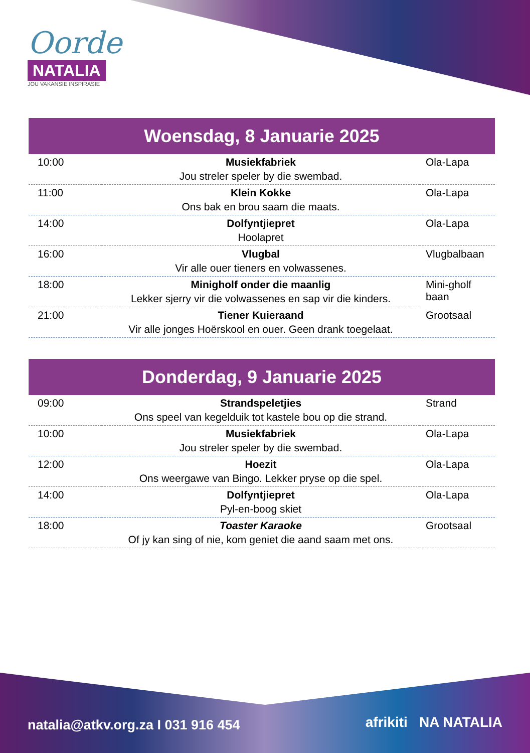Oorde
NATALIA
JOU VAKANSIE INSPIRASIE
Woensdag, 8 Januarie 2025
| 10:00 | Musiekfabriek | Ola-Lapa |
| | Jou streler speler by die swembad. | |
| 11:00 | Klein Kokke | Ola-Lapa |
| | Ons bak en brou saam die maats. | |
| 14:00 | Dolfyntjiepret | Ola-Lapa |
| | Hoolapret | |
| 16:00 | Vlugbal | Vlugbalbaan |
| | Vir alle ouer tieners en volwassenes. | |
| 18:00 | Minigholf onder die maanlig | Mini-gholf baan |
| | Lekker sjerry vir die volwassenes en sap vir die kinders. | |
| 21:00 | Tiener Kuieraand | Grootsaal |
| | Vir alle jonges Hoërskool en ouer. Geen drank toegelaat. | |
Donderdag, 9 Januarie 2025
| 09:00 | Strandspeletjies | Strand |
| | Ons speel van kegelduik tot kastele bou op die strand. | |
| 10:00 | Musiekfabriek | Ola-Lapa |
| | Jou streler speler by die swembad. | |
| 12:00 | Hoezit | Ola-Lapa |
| | Ons weergawe van Bingo. Lekker pryse op die spel. | |
| 14:00 | Dolfyntjiepret | Ola-Lapa |
| | Pyl-en-boog skiet | |
| 18:00 | Toaster Karaoke | Grootsaal |
| | Of jy kan sing of nie, kom geniet die aand saam met ons. | |
natalia@atkv.org.za I 031 916 454
afrikiti NA NATALIA